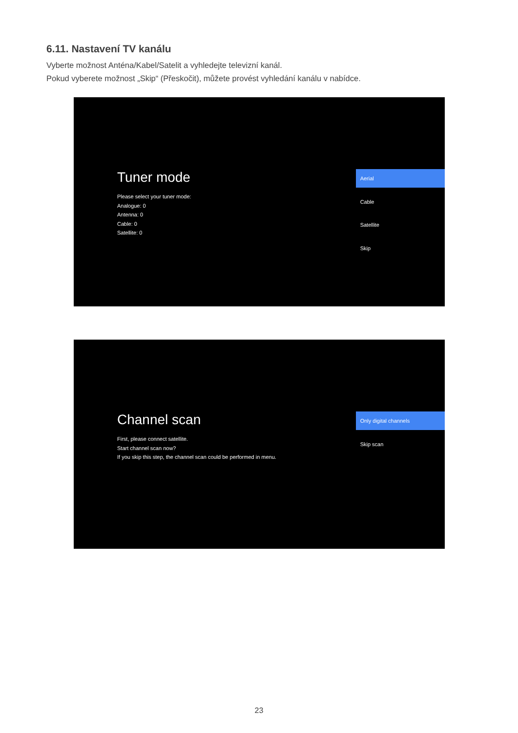6.11. Nastavení TV kanálu
Vyberte možnost Anténa/Kabel/Satelit a vyhledejte televizní kanál.
Pokud vyberete možnost „Skip“ (Přeskočit), můžete provést vyhledání kanálu v nabídce.
Tuner mode
Please select your tuner mode:
Analogue: 0
Antenna: 0
Cable: 0
Satellite: 0
Aerial
Cable
Satellite
Skip
Channel scan
First, please connect satellite.
Start channel scan now?
If you skip this step, the channel scan could be performed in menu.
Only digital channels
Skip scan
23